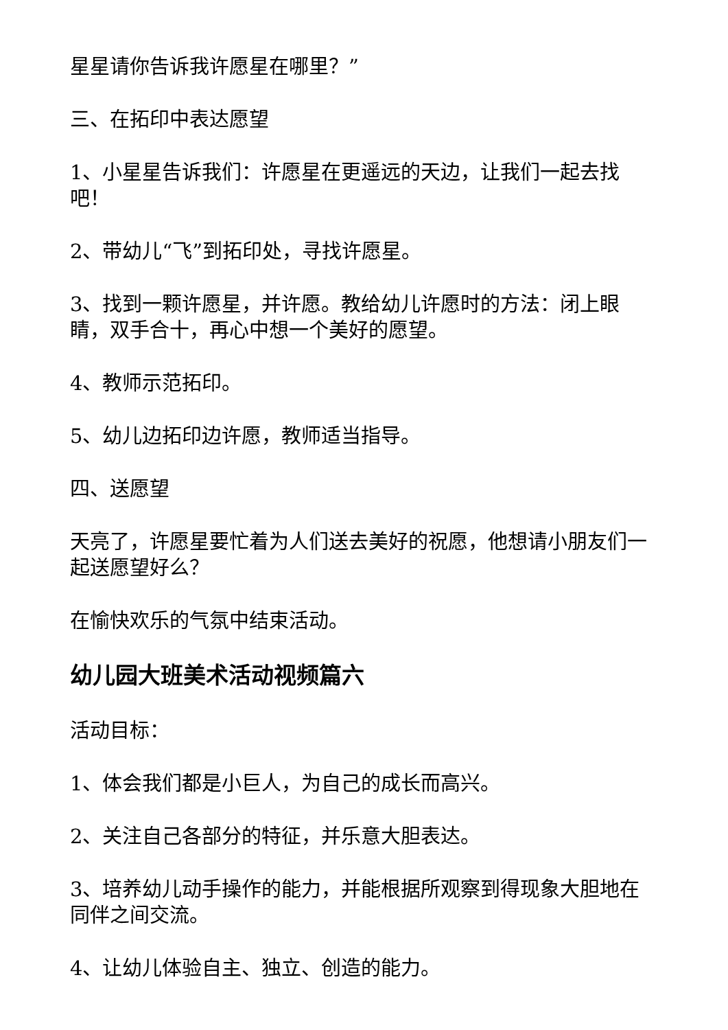星星请你告诉我许愿星在哪里？”
三、在拓印中表达愿望
1、小星星告诉我们：许愿星在更遥远的天边，让我们一起去找吧！
2、带幼儿“飞”到拓印处，寻找许愿星。
3、找到一颗许愿星，并许愿。教给幼儿许愿时的方法：闭上眼睛，双手合十，再心中想一个美好的愿望。
4、教师示范拓印。
5、幼儿边拓印边许愿，教师适当指导。
四、送愿望
天亮了，许愿星要忙着为人们送去美好的祝愿，他想请小朋友们一起送愿望好么？
在愉快欢乐的气氛中结束活动。
幼儿园大班美术活动视频篇六
活动目标：
1、体会我们都是小巨人，为自己的成长而高兴。
2、关注自己各部分的特征，并乐意大胆表达。
3、培养幼儿动手操作的能力，并能根据所观察到得现象大胆地在同伴之间交流。
4、让幼儿体验自主、独立、创造的能力。